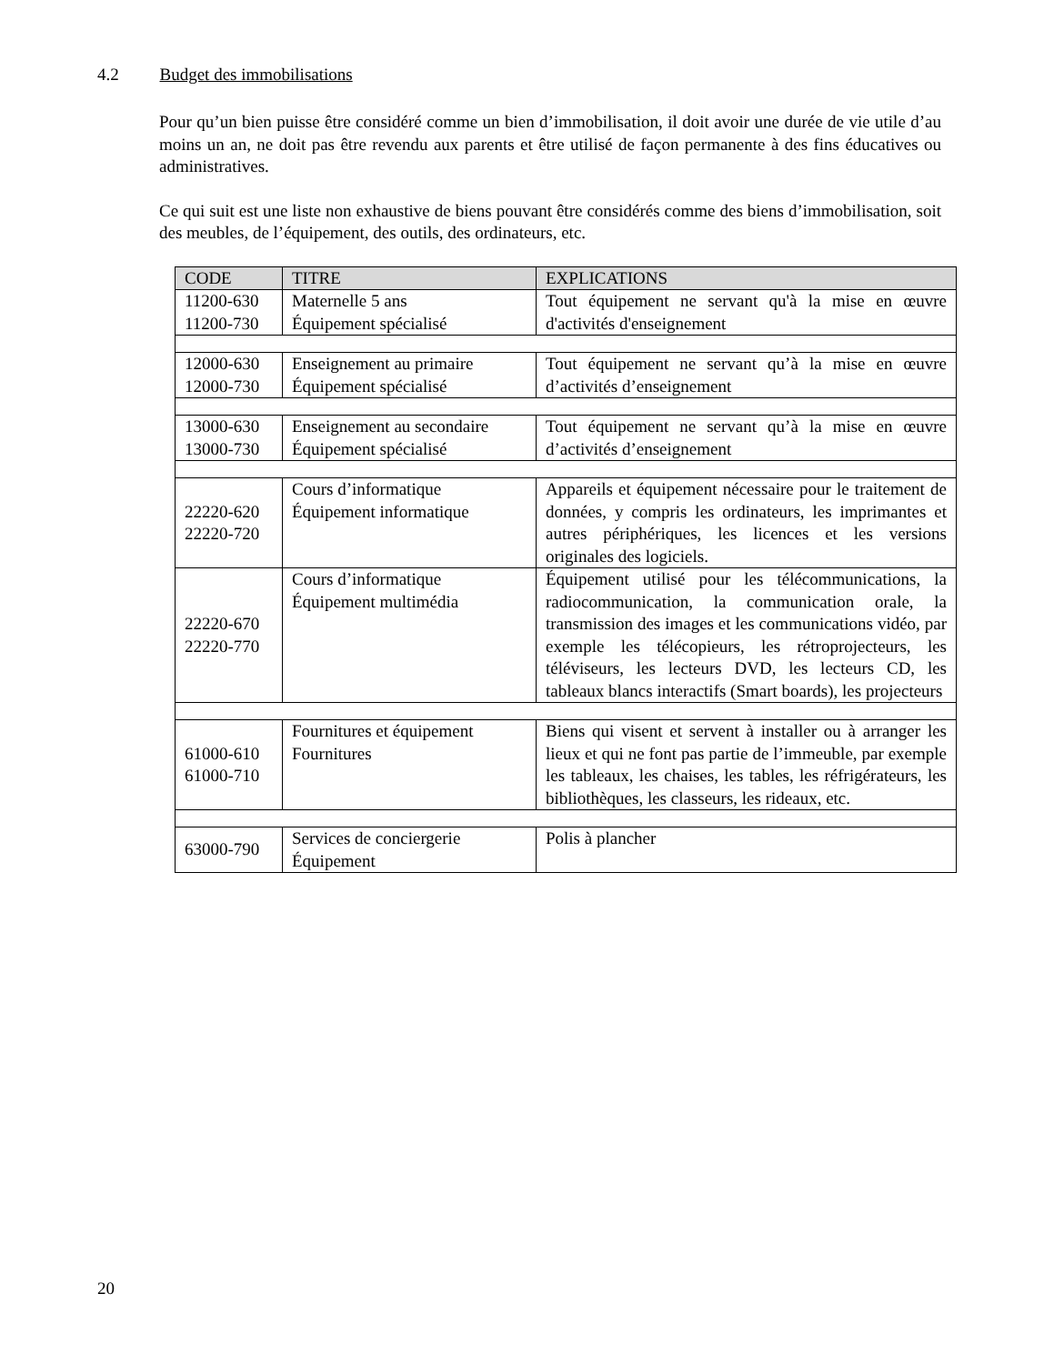4.2 Budget des immobilisations
Pour qu’un bien puisse être considéré comme un bien d’immobilisation, il doit avoir une durée de vie utile d’au moins un an, ne doit pas être revendu aux parents et être utilisé de façon permanente à des fins éducatives ou administratives.
Ce qui suit est une liste non exhaustive de biens pouvant être considérés comme des biens d’immobilisation, soit des meubles, de l’équipement, des outils, des ordinateurs, etc.
| CODE | TITRE | EXPLICATIONS |
| --- | --- | --- |
| 11200-630 11200-730 | Maternelle 5 ans Équipement spécialisé | Tout équipement ne servant qu'à la mise en œuvre d'activités d'enseignement |
| 12000-630 12000-730 | Enseignement au primaire Équipement spécialisé | Tout équipement ne servant qu’à la mise en œuvre d’activités d’enseignement |
| 13000-630 13000-730 | Enseignement au secondaire Équipement spécialisé | Tout équipement ne servant qu’à la mise en œuvre d’activités d’enseignement |
| 22220-620 22220-720 | Cours d’informatique Équipement informatique | Appareils et équipement nécessaire pour le traitement de données, y compris les ordinateurs, les imprimantes et autres périphériques, les licences et les versions originales des logiciels. |
| 22220-670 22220-770 | Cours d’informatique Équipement multimédia | Équipement utilisé pour les télécommunications, la radiocommunication, la communication orale, la transmission des images et les communications vidéo, par exemple les télécopieurs, les rétroprojecteurs, les téléviseurs, les lecteurs DVD, les lecteurs CD, les tableaux blancs interactifs (Smart boards), les projecteurs |
| 61000-610 61000-710 | Fournitures et équipement Fournitures | Biens qui visent et servent à installer ou à arranger les lieux et qui ne font pas partie de l’immeuble, par exemple les tableaux, les chaises, les tables, les réfrigérateurs, les bibliothèques, les classeurs, les rideaux, etc. |
| 63000-790 | Services de conciergerie Équipement | Polis à plancher |
20